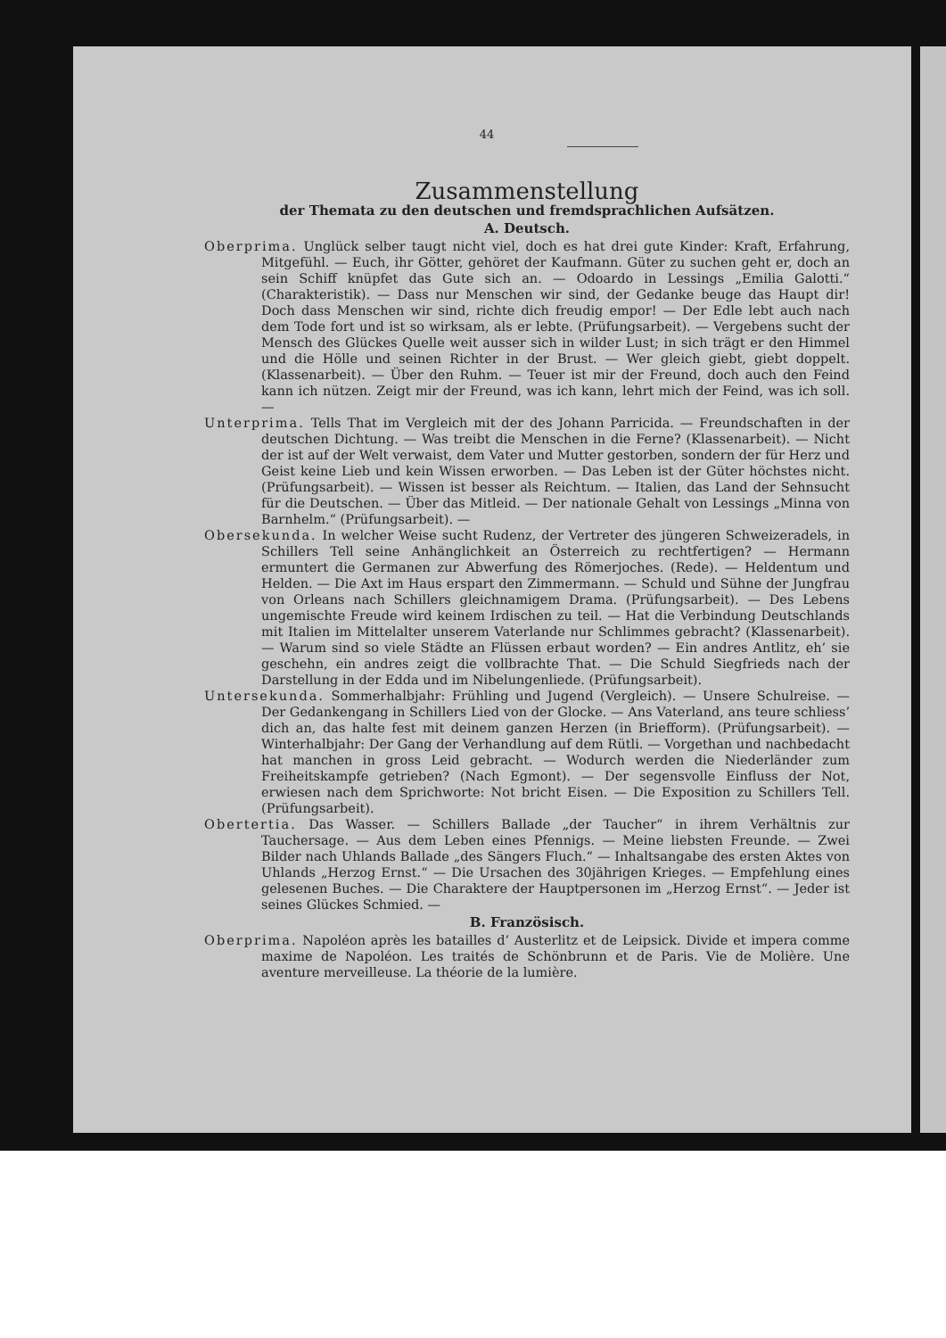44
Zusammenstellung
der Themata zu den deutschen und fremdsprachlichen Aufsätzen.
A. Deutsch.
Oberprima. Unglück selber taugt nicht viel, doch es hat drei gute Kinder: Kraft, Erfahrung, Mitgefühl. — Euch, ihr Götter, gehöret der Kaufmann. Güter zu suchen geht er, doch an sein Schiff knüpfet das Gute sich an. — Odoardo in Lessings „Emilia Galotti.“ (Charakteristik). — Dass nur Menschen wir sind, der Gedanke beuge das Haupt dir! Doch dass Menschen wir sind, richte dich freudig empor! — Der Edle lebt auch nach dem Tode fort und ist so wirksam, als er lebte. (Prüfungsarbeit). — Vergebens sucht der Mensch des Glückes Quelle weit ausser sich in wilder Lust; in sich trägt er den Himmel und die Hölle und seinen Richter in der Brust. — Wer gleich giebt, giebt doppelt. (Klassenarbeit). — Über den Ruhm. — Teuer ist mir der Freund, doch auch den Feind kann ich nützen. Zeigt mir der Freund, was ich kann, lehrt mich der Feind, was ich soll. —
Unterprima. Tells That im Vergleich mit der des Johann Parricida. — Freundschaften in der deutschen Dichtung. — Was treibt die Menschen in die Ferne? (Klassenarbeit). — Nicht der ist auf der Welt verwaist, dem Vater und Mutter gestorben, sondern der für Herz und Geist keine Lieb und kein Wissen erworben. — Das Leben ist der Güter höchstes nicht. (Prüfungsarbeit). — Wissen ist besser als Reichtum. — Italien, das Land der Sehnsucht für die Deutschen. — Über das Mitleid. — Der nationale Gehalt von Lessings „Minna von Barnhelm.“ (Prüfungsarbeit). —
Obersekunda. In welcher Weise sucht Rudenz, der Vertreter des jüngeren Schweizeradels, in Schillers Tell seine Anhänglichkeit an Österreich zu rechtfertigen? — Hermann ermuntert die Germanen zur Abwerfung des Römerjoches. (Rede). — Heldentum und Helden. — Die Axt im Haus erspart den Zimmermann. — Schuld und Sühne der Jungfrau von Orleans nach Schillers gleichnamigem Drama. (Prüfungsarbeit). — Des Lebens ungemischte Freude wird keinem Irdischen zu teil. — Hat die Verbindung Deutschlands mit Italien im Mittelalter unserem Vaterlande nur Schlimmes gebracht? (Klassenarbeit). — Warum sind so viele Städte an Flüssen erbaut worden? — Ein andres Antlitz, eh’ sie geschehn, ein andres zeigt die vollbrachte That. — Die Schuld Siegfrieds nach der Darstellung in der Edda und im Nibelungenliede. (Prüfungsarbeit).
Untersekunda. Sommerhalbjahr: Frühling und Jugend (Vergleich). — Unsere Schulreise. — Der Gedankengang in Schillers Lied von der Glocke. — Ans Vaterland, ans teure schliess’ dich an, das halte fest mit deinem ganzen Herzen (in Briefform). (Prüfungsarbeit). — Winterhalbjahr: Der Gang der Verhandlung auf dem Rütli. — Vorgethan und nachbedacht hat manchen in gross Leid gebracht. — Wodurch werden die Niederländer zum Freiheitskampfe getrieben? (Nach Egmont). — Der segensvolle Einfluss der Not, erwiesen nach dem Sprichworte: Not bricht Eisen. — Die Exposition zu Schillers Tell. (Prüfungsarbeit).
Obertertia. Das Wasser. — Schillers Ballade „der Taucher“ in ihrem Verhältnis zur Tauchersage. — Aus dem Leben eines Pfennigs. — Meine liebsten Freunde. — Zwei Bilder nach Uhlands Ballade „des Sängers Fluch.“ — Inhaltsangabe des ersten Aktes von Uhlands „Herzog Ernst.“ — Die Ursachen des 30jährigen Krieges. — Empfehlung eines gelesenen Buches. — Die Charaktere der Hauptpersonen im „Herzog Ernst“. — Jeder ist seines Glückes Schmied. —
B. Französisch.
Oberprima. Napoléon après les batailles d’ Austerlitz et de Leipsick. Divide et impera comme maxime de Napoléon. Les traités de Schönbrunn et de Paris. Vie de Molière. Une aventure merveilleuse. La théorie de la lumière.